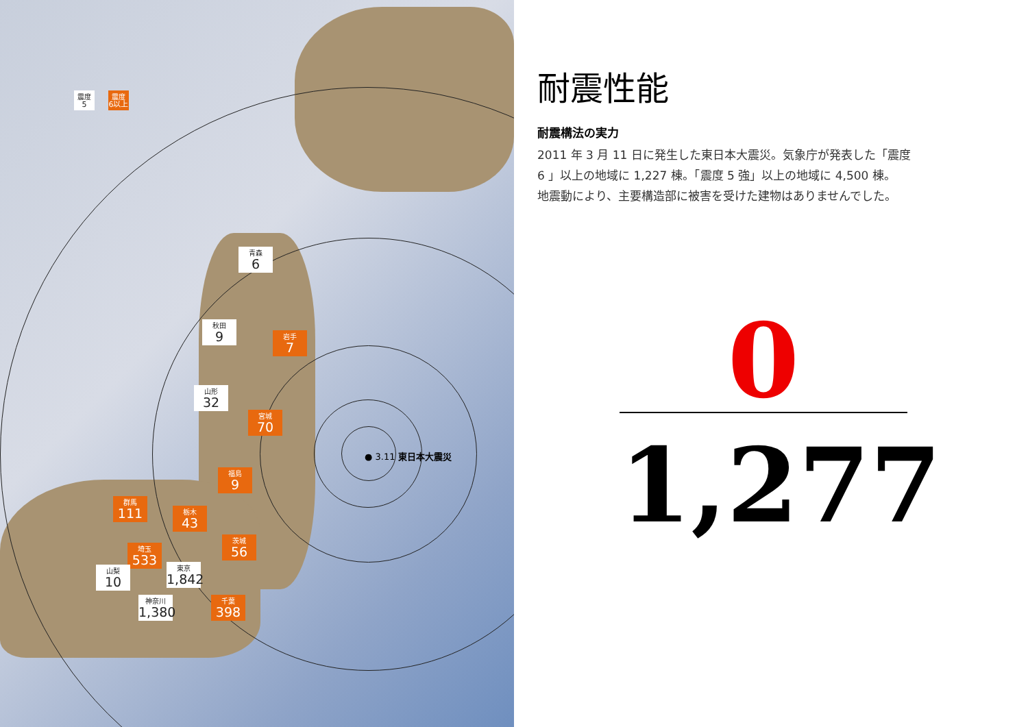震度
5
震度
6以上
青森
6
秋田
9
岩手
7
山形
32
宮城
70
福島
9
群馬
111
栃木
43
埼玉
533
茨城
56
山梨
10
東京
1,842
神奈川
1,380
千葉
398
● 3.11 東日本大震災
耐震性能
耐震構法の実力
2011 年 3 月 11 日に発生した東日本大震災。気象庁が発表した「震度
6 」以上の地域に 1,227 棟。「震度 5 強」以上の地域に 4,500 棟。
地震動により、主要構造部に被害を受けた建物はありませんでした。
0
1,277